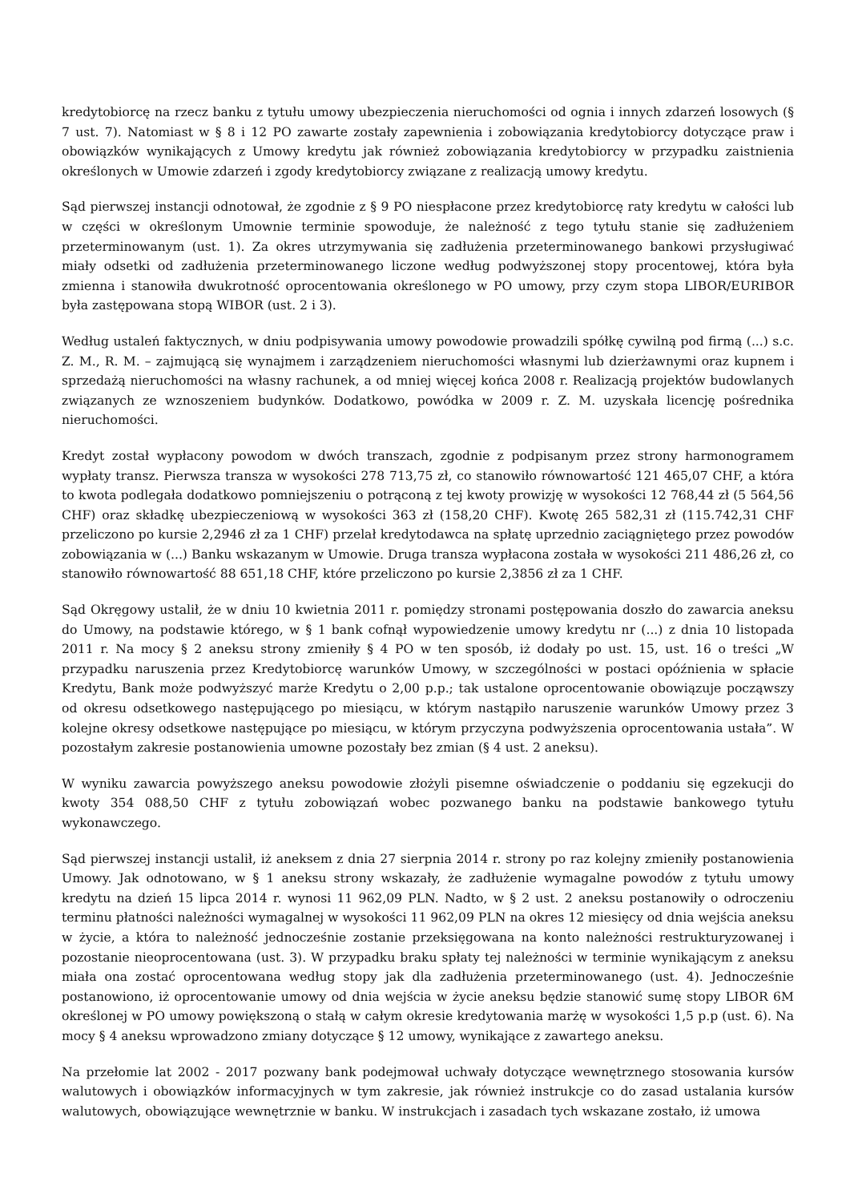kredytobiorcę na rzecz banku z tytułu umowy ubezpieczenia nieruchomości od ognia i innych zdarzeń losowych (§ 7 ust. 7). Natomiast w § 8 i 12 PO zawarte zostały zapewnienia i zobowiązania kredytobiorcy dotyczące praw i obowiązków wynikających z Umowy kredytu jak również zobowiązania kredytobiorcy w przypadku zaistnienia określonych w Umowie zdarzeń i zgody kredytobiorcy związane z realizacją umowy kredytu.
Sąd pierwszej instancji odnotował, że zgodnie z § 9 PO niespłacone przez kredytobiorcę raty kredytu w całości lub w części w określonym Umownie terminie spowoduje, że należność z tego tytułu stanie się zadłużeniem przeterminowanym (ust. 1). Za okres utrzymywania się zadłużenia przeterminowanego bankowi przysługiwać miały odsetki od zadłużenia przeterminowanego liczone według podwyższonej stopy procentowej, która była zmienna i stanowiła dwukrotność oprocentowania określonego w PO umowy, przy czym stopa LIBOR/EURIBOR była zastępowana stopą WIBOR (ust. 2 i 3).
Według ustaleń faktycznych, w dniu podpisywania umowy powodowie prowadzili spółkę cywilną pod firmą (...) s.c. Z. M., R. M. – zajmującą się wynajmem i zarządzeniem nieruchomości własnymi lub dzierżawnymi oraz kupnem i sprzedażą nieruchomości na własny rachunek, a od mniej więcej końca 2008 r. Realizacją projektów budowlanych związanych ze wznoszeniem budynków. Dodatkowo, powódka w 2009 r. Z. M. uzyskała licencję pośrednika nieruchomości.
Kredyt został wypłacony powodom w dwóch transzach, zgodnie z podpisanym przez strony harmonogramem wypłaty transz. Pierwsza transza w wysokości 278 713,75 zł, co stanowiło równowartość 121 465,07 CHF, a która to kwota podlegała dodatkowo pomniejszeniu o potrąconą z tej kwoty prowizję w wysokości 12 768,44 zł (5 564,56 CHF) oraz składkę ubezpieczeniową w wysokości 363 zł (158,20 CHF). Kwotę 265 582,31 zł (115.742,31 CHF przeliczono po kursie 2,2946 zł za 1 CHF) przelał kredytodawca na spłatę uprzednio zaciągniętego przez powodów zobowiązania w (...) Banku wskazanym w Umowie. Druga transza wypłacona została w wysokości 211 486,26 zł, co stanowiło równowartość 88 651,18 CHF, które przeliczono po kursie 2,3856 zł za 1 CHF.
Sąd Okręgowy ustalił, że w dniu 10 kwietnia 2011 r. pomiędzy stronami postępowania doszło do zawarcia aneksu do Umowy, na podstawie którego, w § 1 bank cofnął wypowiedzenie umowy kredytu nr (...) z dnia 10 listopada 2011 r. Na mocy § 2 aneksu strony zmieniły § 4 PO w ten sposób, iż dodały po ust. 15, ust. 16 o treści „W przypadku naruszenia przez Kredytobiorcę warunków Umowy, w szczególności w postaci opóźnienia w spłacie Kredytu, Bank może podwyższyć marże Kredytu o 2,00 p.p.; tak ustalone oprocentowanie obowiązuje począwszy od okresu odsetkowego następującego po miesiącu, w którym nastąpiło naruszenie warunków Umowy przez 3 kolejne okresy odsetkowe następujące po miesiącu, w którym przyczyna podwyższenia oprocentowania ustała”. W pozostałym zakresie postanowienia umowne pozostały bez zmian (§ 4 ust. 2 aneksu).
W wyniku zawarcia powyższego aneksu powodowie złożyli pisemne oświadczenie o poddaniu się egzekucji do kwoty 354 088,50 CHF z tytułu zobowiązań wobec pozwanego banku na podstawie bankowego tytułu wykonawczego.
Sąd pierwszej instancji ustalił, iż aneksem z dnia 27 sierpnia 2014 r. strony po raz kolejny zmieniły postanowienia Umowy. Jak odnotowano, w § 1 aneksu strony wskazały, że zadłużenie wymagalne powodów z tytułu umowy kredytu na dzień 15 lipca 2014 r. wynosi 11 962,09 PLN. Nadto, w § 2 ust. 2 aneksu postanowiły o odroczeniu terminu płatności należności wymagalnej w wysokości 11 962,09 PLN na okres 12 miesięcy od dnia wejścia aneksu w życie, a która to należność jednocześnie zostanie przeksięgowana na konto należności restrukturyzowanej i pozostanie nieoprocentowana (ust. 3). W przypadku braku spłaty tej należności w terminie wynikającym z aneksu miała ona zostać oprocentowana według stopy jak dla zadłużenia przeterminowanego (ust. 4). Jednocześnie postanowiono, iż oprocentowanie umowy od dnia wejścia w życie aneksu będzie stanowić sumę stopy LIBOR 6M określonej w PO umowy powiększoną o stałą w całym okresie kredytowania marżę w wysokości 1,5 p.p (ust. 6). Na mocy § 4 aneksu wprowadzono zmiany dotyczące § 12 umowy, wynikające z zawartego aneksu.
Na przełomie lat 2002 - 2017 pozwany bank podejmował uchwały dotyczące wewnętrznego stosowania kursów walutowych i obowiązków informacyjnych w tym zakresie, jak również instrukcje co do zasad ustalania kursów walutowych, obowiązujące wewnętrznie w banku. W instrukcjach i zasadach tych wskazane zostało, iż umowa